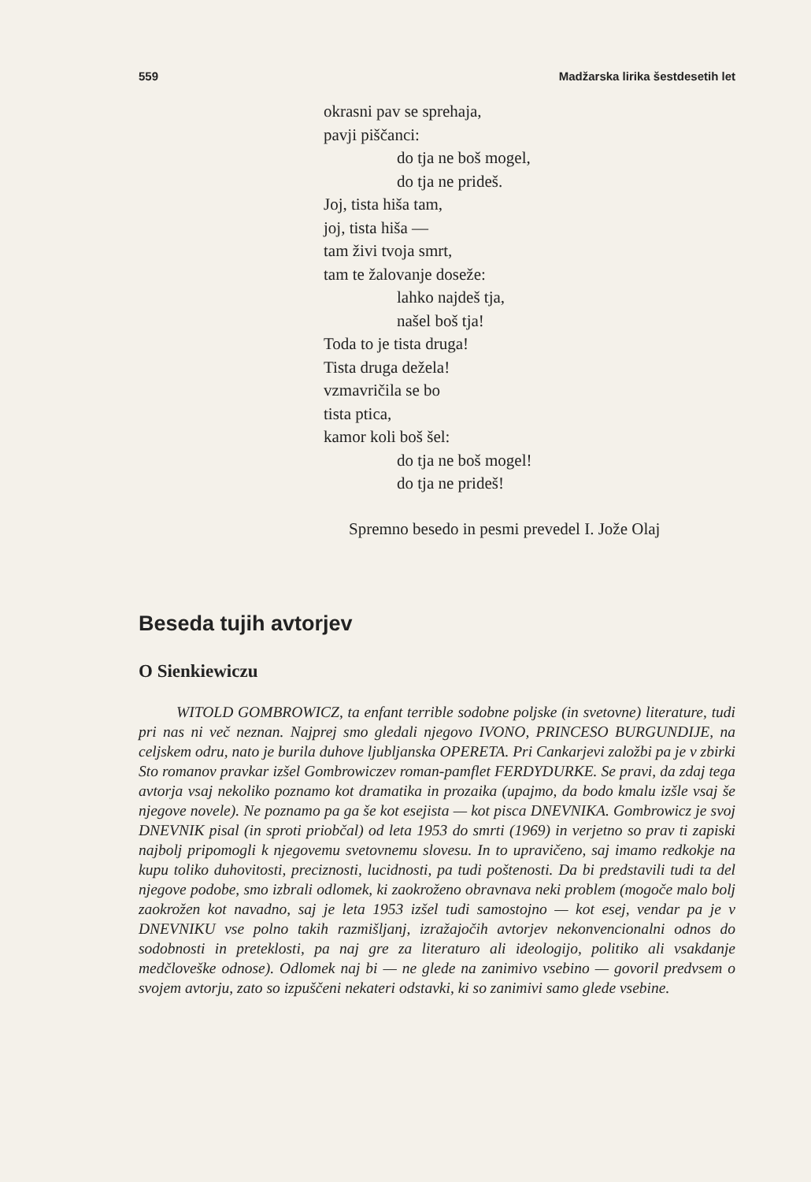559 Madžarska lirika šestdesetih let
okrasni pav se sprehaja,
pavji piščanci:
do tja ne boš mogel,
do tja ne prideš.
Joj, tista hiša tam,
joj, tista hiša —
tam živi tvoja smrt,
tam te žalovanje doseže:
lahko najdeš tja,
našel boš tja!
Toda to je tista druga!
Tista druga dežela!
vzmavričila se bo
tista ptica,
kamor koli boš šel:
do tja ne boš mogel!
do tja ne prideš!
Spremno besedo in pesmi prevedel I. Jože Olaj
Beseda tujih avtorjev
O Sienkiewiczu
WITOLD GOMBROWICZ, ta enfant terrible sodobne poljske (in svetovne) literature, tudi pri nas ni več neznan. Najprej smo gledali njegovo IVONO, PRINCESO BURGUNDIJE, na celjskem odru, nato je burila duhove ljubljanska OPERETA. Pri Cankarjevi založbi pa je v zbirki Sto romanov pravkar izšel Gombrowiczev roman-pamflet FERDYDURKE. Se pravi, da zdaj tega avtorja vsaj nekoliko poznamo kot dramatika in prozaika (upajmo, da bodo kmalu izšle vsaj še njegove novele). Ne poznamo pa ga še kot esejista — kot pisca DNEVNIKA. Gombrowicz je svoj DNEVNIK pisal (in sproti priobčal) od leta 1953 do smrti (1969) in verjetno so prav ti zapiski najbolj pripomogli k njegovemu svetovnemu slovesu. In to upravičeno, saj imamo redkokje na kupu toliko duhovitosti, preciznosti, lucidnosti, pa tudi poštenosti. Da bi predstavili tudi ta del njegove podobe, smo izbrali odlomek, ki zaokroženo obravnava neki problem (mogoče malo bolj zaokrožen kot navadno, saj je leta 1953 izšel tudi samostojno — kot esej, vendar pa je v DNEVNIKU vse polno takih razmišljanj, izražajočih avtorjev nekonvencionalni odnos do sodobnosti in preteklosti, pa naj gre za literaturo ali ideologijo, politiko ali vsakdanje medčloveške odnose). Odlomek naj bi — ne glede na zanimivo vsebino — govoril predvsem o svojem avtorju, zato so izpuščeni nekateri odstavki, ki so zanimivi samo glede vsebine.